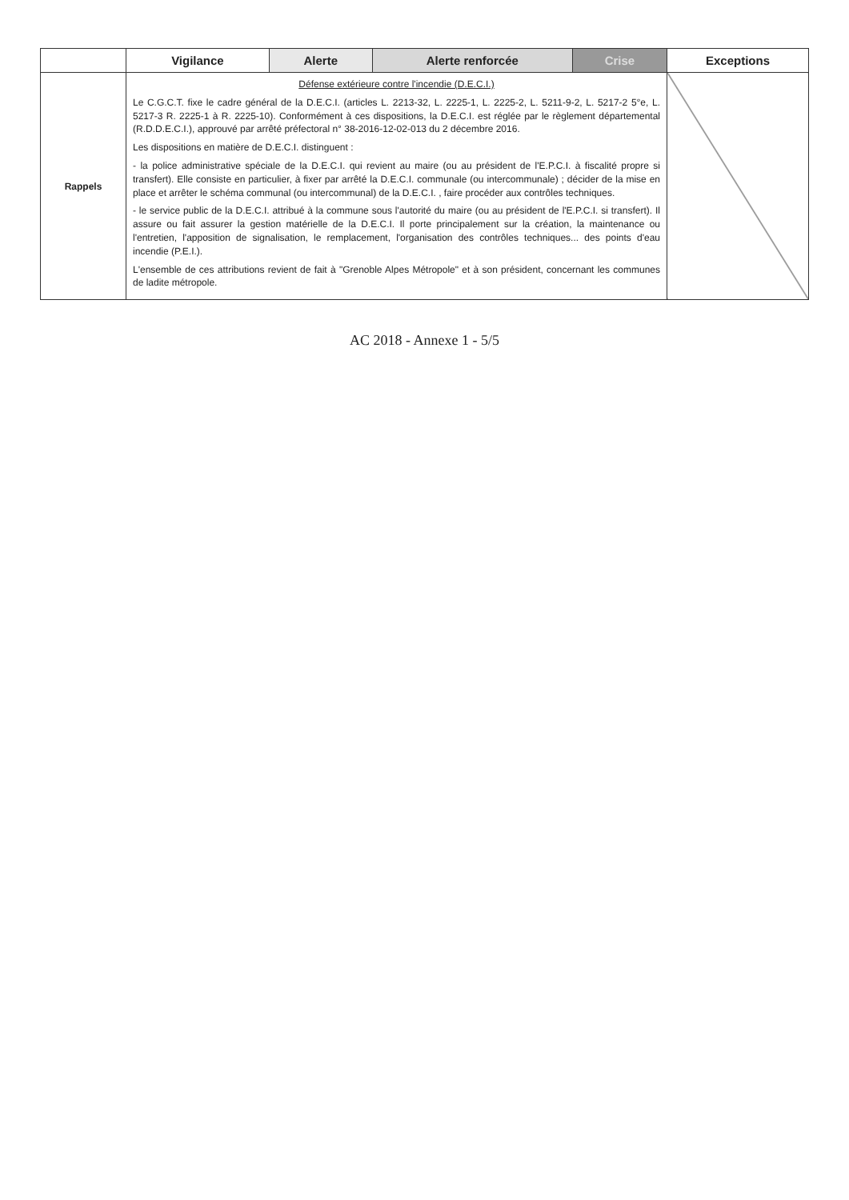| | Vigilance | Alerte | Alerte renforcée | Crise | Exceptions |
| --- | --- | --- | --- | --- | --- |
| Rappels | Défense extérieure contre l'incendie (D.E.C.I.) Le C.G.C.T. fixe le cadre général de la D.E.C.I. (articles L. 2213-32, L. 2225-1, L. 2225-2, L. 5211-9-2, L. 5217-2 5°e, L. 5217-3 R. 2225-1 à R. 2225-10). Conformément à ces dispositions, la D.E.C.I. est réglée par le règlement départemental (R.D.D.E.C.I.), approuvé par arrêté préfectoral n° 38-2016-12-02-013 du 2 décembre 2016. Les dispositions en matière de D.E.C.I. distinguent : - la police administrative spéciale de la D.E.C.I. qui revient au maire (ou au président de l'E.P.C.I. à fiscalité propre si transfert). Elle consiste en particulier, à fixer par arrêté la D.E.C.I. communale (ou intercommunale) ; décider de la mise en place et arrêter le schéma communal (ou intercommunal) de la D.E.C.I. , faire procéder aux contrôles techniques. - le service public de la D.E.C.I. attribué à la commune sous l'autorité du maire (ou au président de l'E.P.C.I. si transfert). Il assure ou fait assurer la gestion matérielle de la D.E.C.I. Il porte principalement sur la création, la maintenance ou l'entretien, l'apposition de signalisation, le remplacement, l'organisation des contrôles techniques... des points d'eau incendie (P.E.I.). L'ensemble de ces attributions revient de fait à "Grenoble Alpes Métropole" et à son président, concernant les communes de ladite métropole. | | | | |
AC 2018 - Annexe 1 - 5/5